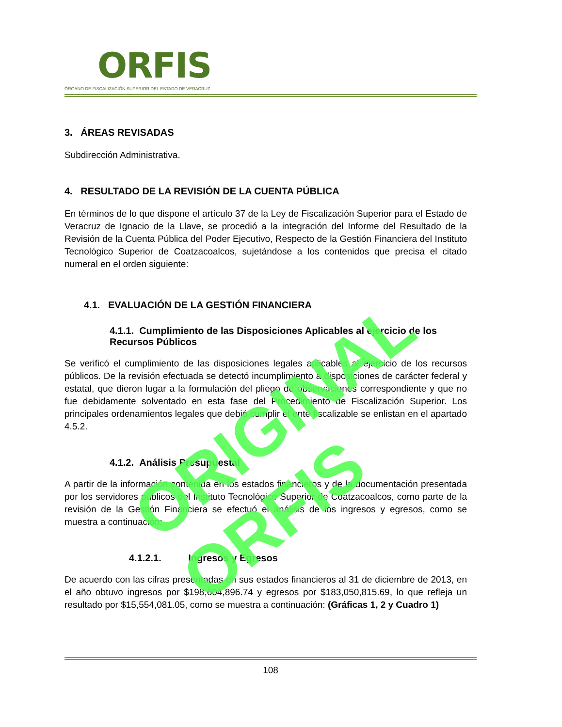ORFIS
ÓRGANO DE FISCALIZACIÓN SUPERIOR DEL ESTADO DE VERACRUZ
3. ÁREAS REVISADAS
Subdirección Administrativa.
4. RESULTADO DE LA REVISIÓN DE LA CUENTA PÚBLICA
En términos de lo que dispone el artículo 37 de la Ley de Fiscalización Superior para el Estado de Veracruz de Ignacio de la Llave, se procedió a la integración del Informe del Resultado de la Revisión de la Cuenta Pública del Poder Ejecutivo, Respecto de la Gestión Financiera del Instituto Tecnológico Superior de Coatzacoalcos, sujetándose a los contenidos que precisa el citado numeral en el orden siguiente:
4.1. EVALUACIÓN DE LA GESTIÓN FINANCIERA
4.1.1. Cumplimiento de las Disposiciones Aplicables al ejercicio de los Recursos Públicos
Se verificó el cumplimiento de las disposiciones legales aplicables al ejercicio de los recursos públicos. De la revisión efectuada se detectó incumplimiento a disposiciones de carácter federal y estatal, que dieron lugar a la formulación del pliego de observaciones correspondiente y que no fue debidamente solventado en esta fase del Procedimiento de Fiscalización Superior. Los principales ordenamientos legales que debió cumplir el ente fiscalizable se enlistan en el apartado 4.5.2.
4.1.2. Análisis Presupuestal
A partir de la información contenida en los estados financieros y de la documentación presentada por los servidores públicos del Instituto Tecnológico Superior de Coatzacoalcos, como parte de la revisión de la Gestión Financiera se efectuó el análisis de los ingresos y egresos, como se muestra a continuación:
4.1.2.1. Ingresos y Egresos
De acuerdo con las cifras presentadas en sus estados financieros al 31 de diciembre de 2013, en el año obtuvo ingresos por $198,604,896.74 y egresos por $183,050,815.69, lo que refleja un resultado por $15,554,081.05, como se muestra a continuación: (Gráficas 1, 2 y Cuadro 1)
108
ORIGINAL ORFIS